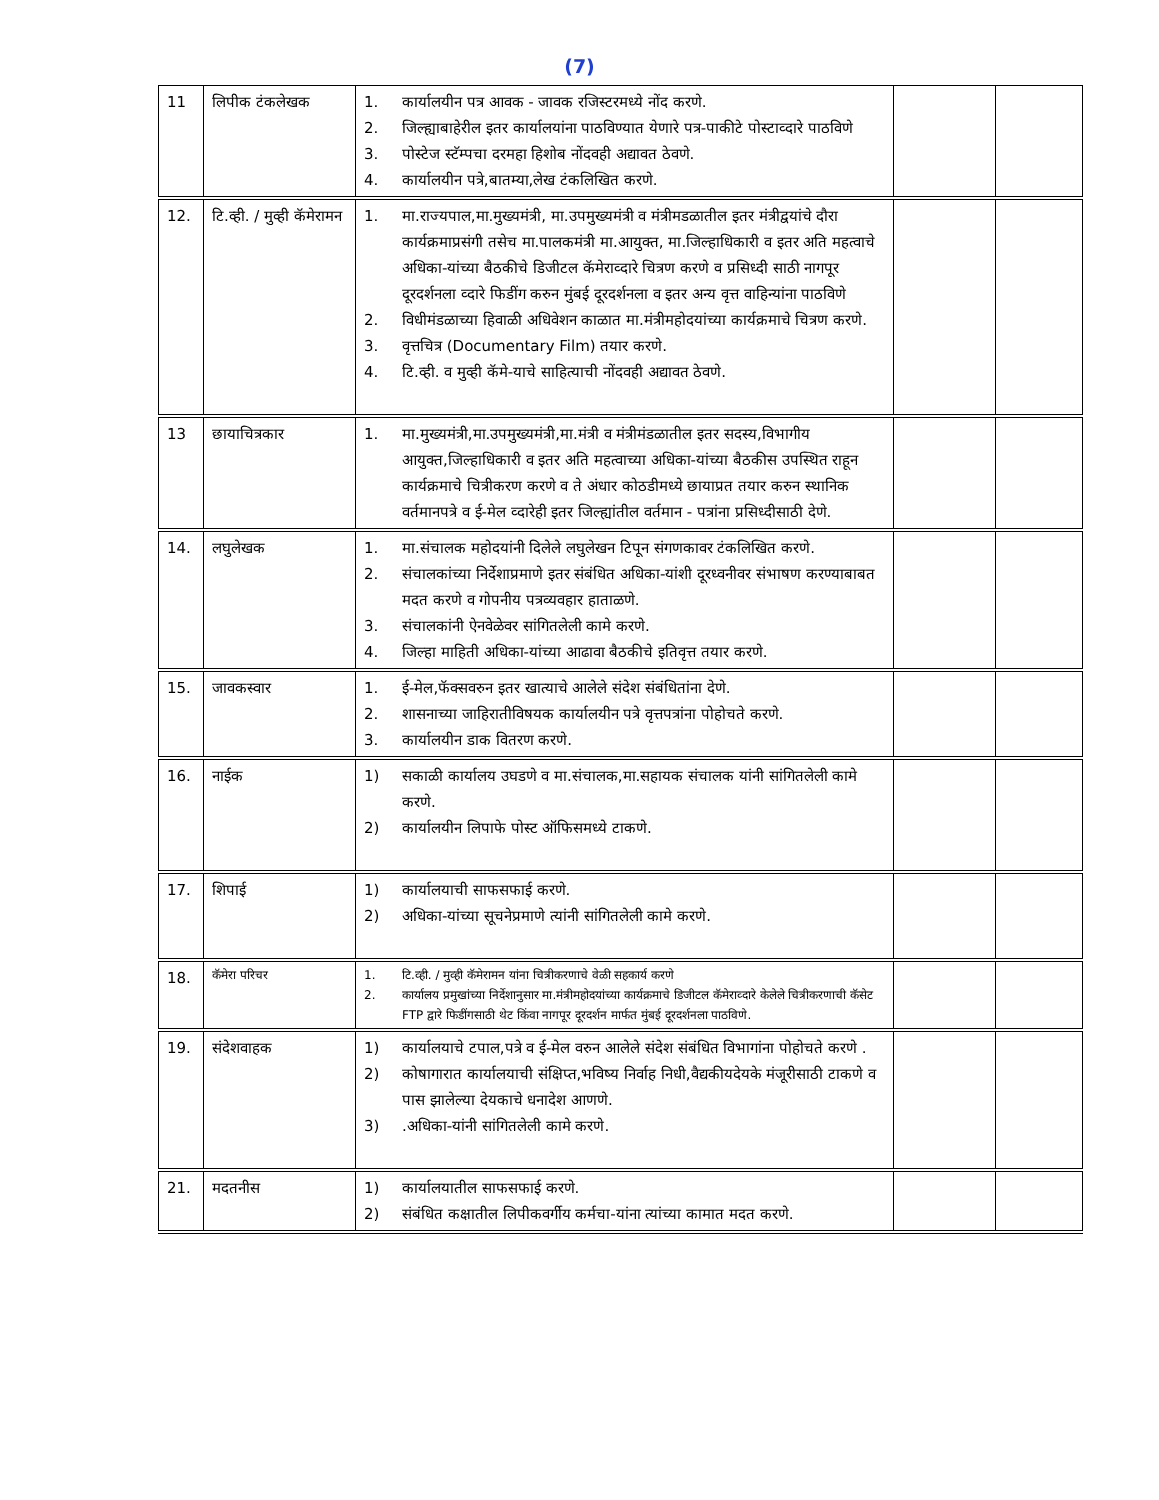(7)
| 11 | लिपीक टंकलेखक | 1. कार्यालयीन पत्र आवक - जावक रजिस्टरमध्ये नोंद करणे. 2. जिल्ह्याबाहेरील इतर कार्यालयांना पाठविण्यात येणारे पत्र-पाकीटे पोस्टाव्दारे पाठविणे 3. पोस्टेज स्टॅम्पचा दरमहा हिशोब नोंदवही अद्यावत ठेवणे. 4. कार्यालयीन पत्रे,बातम्या,लेख टंकलिखित करणे. | | |
| 12. | टि.व्ही. / मुव्ही कॅमेरामन | 1. मा.राज्यपाल,मा.मुख्यमंत्री, मा.उपमुख्यमंत्री व मंत्रीमडळातील इतर मंत्रीद्वयांचे दौरा कार्यक्रमाप्रसंगी तसेच मा.पालकमंत्री मा.आयुक्त, मा.जिल्हाधिकारी व इतर अति महत्वाचे अधिका-यांच्या बैठकीचे डिजीटल कॅमेराव्दारे चित्रण करणे व प्रसिध्दी साठी नागपूर दूरदर्शनला व्दारे फिडींग करुन मुंबई दूरदर्शनला व इतर अन्य वृत्त वाहिन्यांना पाठविणे 2. विधीमंडळाच्या हिवाळी अधिवेशन काळात मा.मंत्रीमहोदयांच्या कार्यक्रमाचे चित्रण करणे. 3. वृत्तचित्र (Documentary Film) तयार करणे. 4. टि.व्ही. व मुव्ही कॅमे-याचे साहित्याची नोंदवही अद्यावत ठेवणे. | | |
| 13 | छायाचित्रकार | 1. मा.मुख्यमंत्री,मा.उपमुख्यमंत्री,मा.मंत्री व मंत्रीमंडळातील इतर सदस्य,विभागीय आयुक्त,जिल्हाधिकारी व इतर अति महत्वाच्या अधिका-यांच्या बैठकीस उपस्थित राहून कार्यक्रमाचे चित्रीकरण करणे व ते अंधार कोठडीमध्ये छायाप्रत तयार करुन स्थानिक वर्तमानपत्रे व ई-मेल व्दारेही इतर जिल्ह्यांतील वर्तमान - पत्रांना प्रसिध्दीसाठी देणे. | | |
| 14. | लघुलेखक | 1. मा.संचालक महोदयांनी दिलेले लघुलेखन टिपून संगणकावर टंकलिखित करणे. 2. संचालकांच्या निर्देशाप्रमाणे इतर संबंधित अधिका-यांशी दूरध्वनीवर संभाषण करण्याबाबत मदत करणे व गोपनीय पत्रव्यवहार हाताळणे. 3. संचालकांनी ऐनवेळेवर सांगितलेली कामे करणे. 4. जिल्हा माहिती अधिका-यांच्या आढावा बैठकीचे इतिवृत्त तयार करणे. | | |
| 15. | जावकस्वार | 1. ई-मेल,फॅक्सवरुन इतर खात्याचे आलेले संदेश संबंधितांना देणे. 2. शासनाच्या जाहिरातीविषयक कार्यालयीन पत्रे वृत्तपत्रांना पोहोचते करणे. 3. कार्यालयीन डाक वितरण करणे. | | |
| 16. | नाईक | 1) सकाळी कार्यालय उघडणे व मा.संचालक,मा.सहायक संचालक यांनी सांगितलेली कामे करणे. 2) कार्यालयीन लिपाफे पोस्ट ऑफिसमध्ये टाकणे. | | |
| 17. | शिपाई | 1) कार्यालयाची साफसफाई करणे. 2) अधिका-यांच्या सूचनेप्रमाणे त्यांनी सांगितलेली कामे करणे. | | |
| 18. | कॅमेरा परिचर | 1. टि.व्ही. / मुव्ही कॅमेरामन यांना चित्रीकरणाचे वेळी सहकार्य करणे 2. कार्यालय प्रमुखांच्या निर्देशानुसार मा.मंत्रीमहोदयांच्या कार्यक्रमाचे डिजीटल कॅमेराव्दारे केलेले चित्रीकरणाची कॅसेट FTP द्वारे फिडींगसाठी थेट किंवा नागपूर दूरदर्शन मार्फत मुंबई दूरदर्शनला पाठविणे. | | |
| 19. | संदेशवाहक | 1) कार्यालयाचे टपाल,पत्रे व ई-मेल वरुन आलेले संदेश संबंधित विभागांना पोहोचते करणे . 2) कोषागारात कार्यालयाची संक्षिप्त,भविष्य निर्वाह निधी,वैद्यकीयदेयके मंजूरीसाठी टाकणे व पास झालेल्या देयकाचे धनादेश आणणे. 3) .अधिका-यांनी सांगितलेली कामे करणे. | | |
| 21. | मदतनीस | 1) कार्यालयातील साफसफाई करणे. 2) संबंधित कक्षातील लिपीकवर्गीय कर्मचा-यांना त्यांच्या कामात मदत करणे. | | |